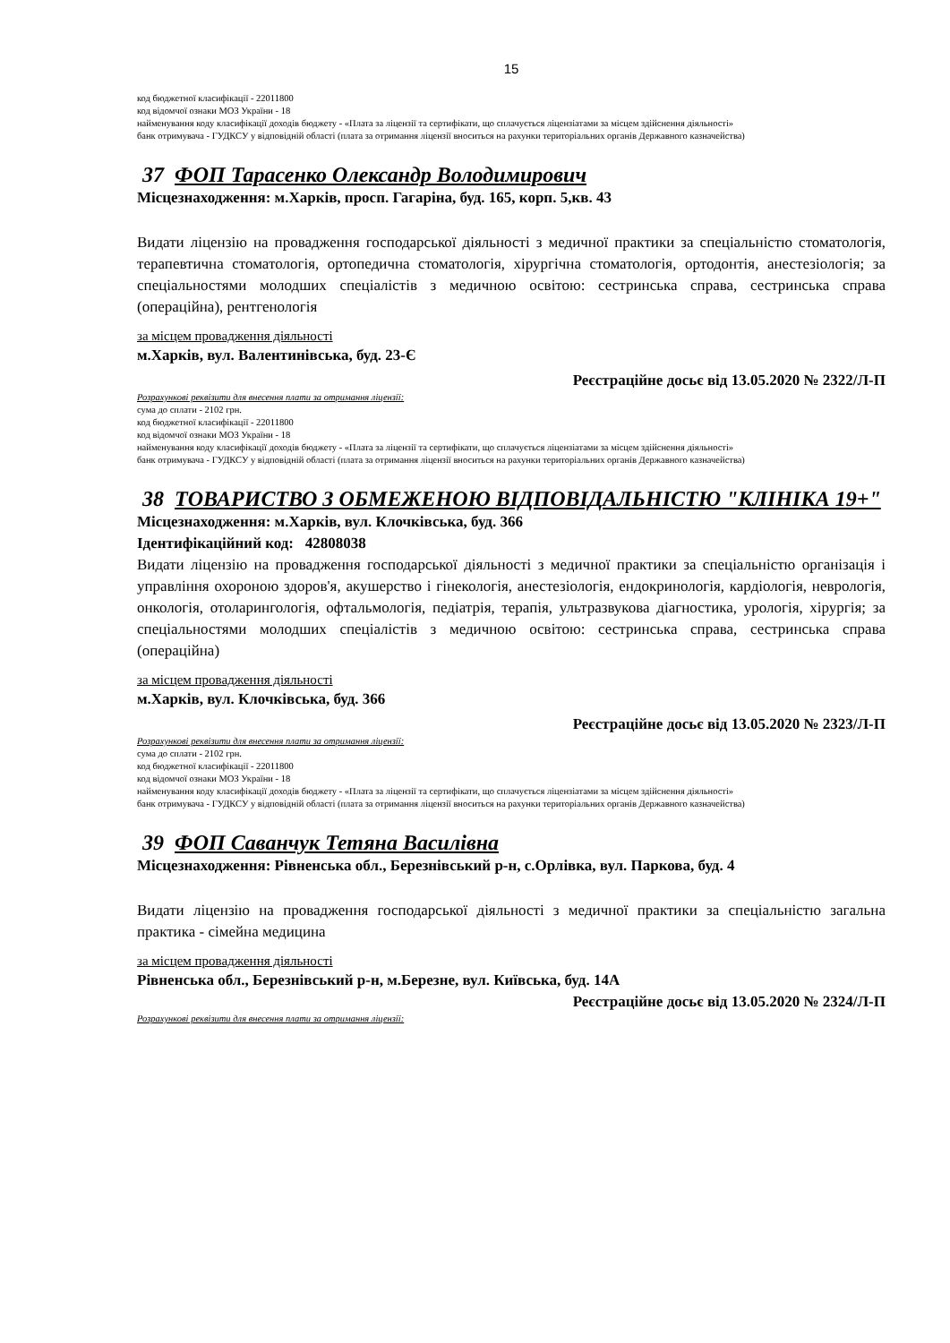15
код бюджетної класифікації - 22011800
код відомчої ознаки МОЗ України - 18
найменування коду класифікації доходів бюджету - «Плата за ліцензії та сертифікати, що сплачується ліцензіатами за місцем здійснення діяльності»
банк отримувача - ГУДКСУ у відповідній області (плата за отримання ліцензії вноситься на рахунки територіальних органів Державного казначейства)
37 ФОП Тарасенко Олександр Володимирович
Місцезнаходження: м.Харків, просп. Гагаріна, буд. 165, корп. 5,кв. 43
Видати ліцензію на провадження господарської діяльності з медичної практики за спеціальністю стоматологія, терапевтична стоматологія, ортопедична стоматологія, хірургічна стоматологія, ортодонтія, анестезіологія; за спеціальностями молодших спеціалістів з медичною освітою: сестринська справа, сестринська справа (операційна), рентгенологія
за місцем провадження діяльності
м.Харків, вул. Валентинівська, буд. 23-Є
Реєстраційне досьє від 13.05.2020 № 2322/Л-П
Розрахункові реквізити для внесення плати за отримання ліцензії:
сума до сплати - 2102 грн.
код бюджетної класифікації - 22011800
код відомчої ознаки МОЗ України - 18
найменування коду класифікації доходів бюджету - «Плата за ліцензії та сертифікати, що сплачується ліцензіатами за місцем здійснення діяльності»
банк отримувача - ГУДКСУ у відповідній області (плата за отримання ліцензії вноситься на рахунки територіальних органів Державного казначейства)
38 ТОВАРИСТВО З ОБМЕЖЕНОЮ ВІДПОВІДАЛЬНІСТЮ "КЛІНІКА 19+"
Місцезнаходження: м.Харків, вул. Клочківська, буд. 366
Ідентифікаційний код: 42808038
Видати ліцензію на провадження господарської діяльності з медичної практики за спеціальністю організація і управління охороною здоров'я, акушерство і гінекологія, анестезіологія, ендокринологія, кардіологія, неврологія, онкологія, отоларингологія, офтальмологія, педіатрія, терапія, ультразвукова діагностика, урологія, хірургія; за спеціальностями молодших спеціалістів з медичною освітою: сестринська справа, сестринська справа (операційна)
за місцем провадження діяльності
м.Харків, вул. Клочківська, буд. 366
Реєстраційне досьє від 13.05.2020 № 2323/Л-П
Розрахункові реквізити для внесення плати за отримання ліцензії:
сума до сплати - 2102 грн.
код бюджетної класифікації - 22011800
код відомчої ознаки МОЗ України - 18
найменування коду класифікації доходів бюджету - «Плата за ліцензії та сертифікати, що сплачується ліцензіатами за місцем здійснення діяльності»
банк отримувача - ГУДКСУ у відповідній області (плата за отримання ліцензії вноситься на рахунки територіальних органів Державного казначейства)
39 ФОП Саванчук Тетяна Василівна
Місцезнаходження: Рівненська обл., Березнівський р-н, с.Орлівка, вул. Паркова, буд. 4
Видати ліцензію на провадження господарської діяльності з медичної практики за спеціальністю загальна практика - сімейна медицина
за місцем провадження діяльності
Рівненська обл., Березнівський р-н, м.Березне, вул. Київська, буд. 14А
Реєстраційне досьє від 13.05.2020 № 2324/Л-П
Розрахункові реквізити для внесення плати за отримання ліцензії: